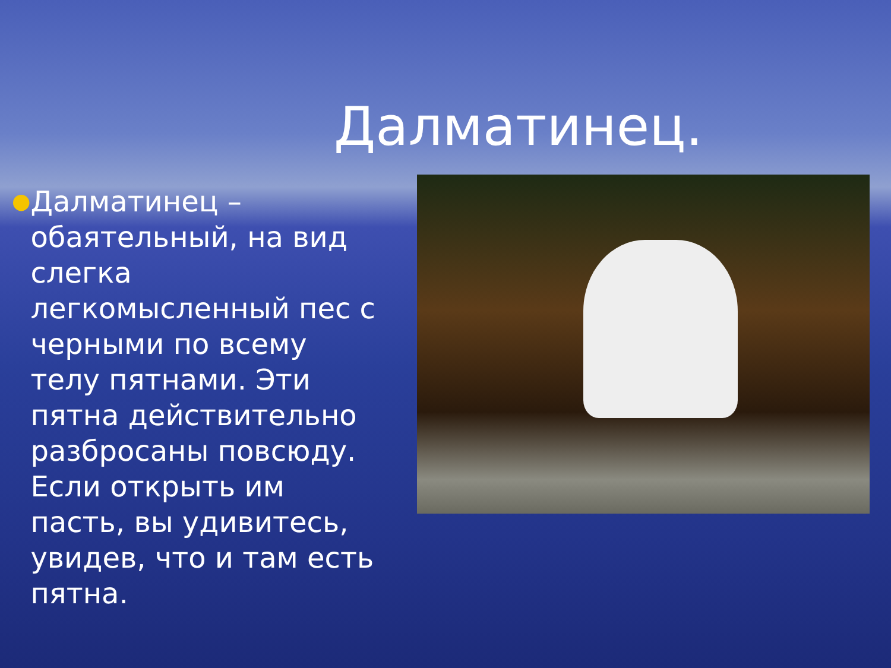Далматинец.
●
Далматинец – обаятельный, на вид слегка легкомысленный пес с черными по всему телу пятнами. Эти пятна действительно разбросаны повсюду. Если открыть им пасть, вы удивитесь, увидев, что и там есть пятна.